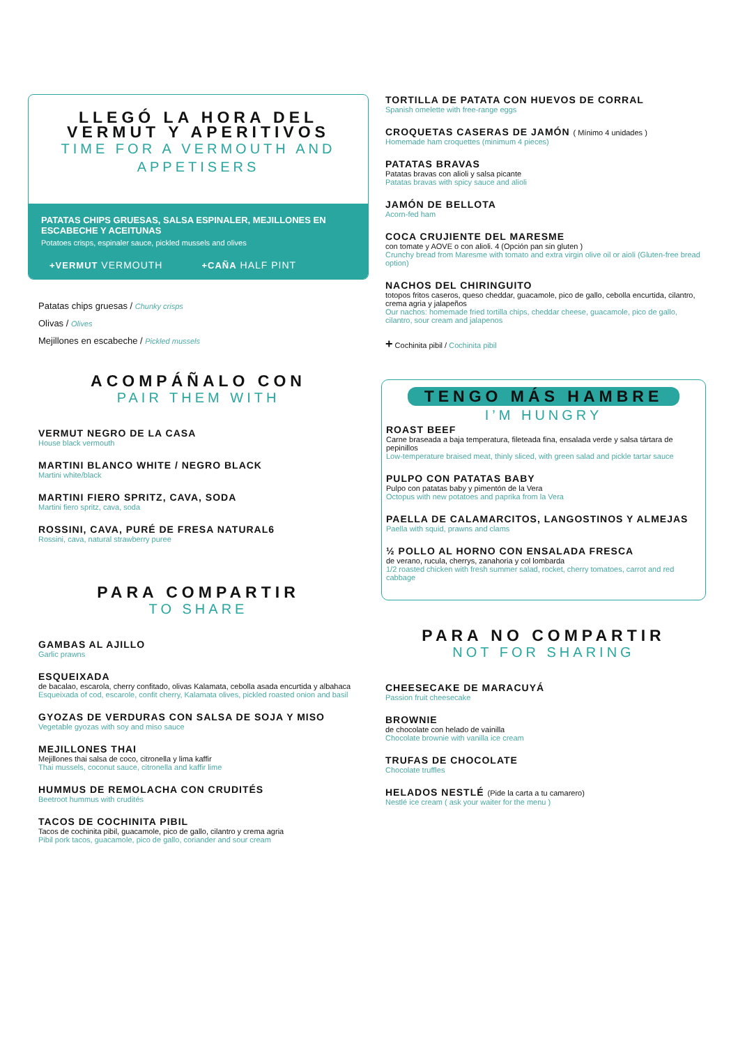LLEGÓ LA HORA DEL VERMUT Y APERITIVOS
TIME FOR A VERMOUTH AND APPETISERS
PATATAS CHIPS GRUESAS, SALSA ESPINALER, MEJILLONES EN ESCABECHE Y ACEITUNAS
Potatoes crisps, espinaler sauce, pickled mussels and olives
+VERMUT VERMOUTH +CAÑA HALF PINT
Patatas chips gruesas / Chunky crisps
Olivas / Olives
Mejillones en escabeche / Pickled mussels
ACOMPÁÑALO CON
PAIR THEM WITH
VERMUT NEGRO DE LA CASA
House black vermouth
MARTINI BLANCO WHITE / NEGRO BLACK
Martini white/black
MARTINI FIERO SPRITZ, CAVA, SODA
Martini fiero spritz, cava, soda
ROSSINI, CAVA, PURÉ DE FRESA NATURAL6
Rossini, cava, natural strawberry puree
PARA COMPARTIR
TO SHARE
GAMBAS AL AJILLO
Garlic prawns
ESQUEIXADA
de bacalao, escarola, cherry confitado, olivas Kalamata, cebolla asada encurtida y albahaca
Esqueixada of cod, escarole, confit cherry, Kalamata olives, pickled roasted onion and basil
GYOZAS DE VERDURAS CON SALSA DE SOJA Y MISO
Vegetable gyozas with soy and miso sauce
MEJILLONES THAI
Mejillones thai salsa de coco, citronella y lima kaffir
Thai mussels, coconut sauce, citronella and kaffir lime
HUMMUS DE REMOLACHA CON CRUDITÉS
Beetroot hummus with crudités
TACOS DE COCHINITA PIBIL
Tacos de cochinita pibil, guacamole, pico de gallo, cilantro y crema agria
Pibil pork tacos, guacamole, pico de gallo, coriander and sour cream
TORTILLA DE PATATA CON HUEVOS DE CORRAL
Spanish omelette with free-range eggs
CROQUETAS CASERAS DE JAMÓN ( Mínimo 4 unidades )
Homemade ham croquettes (minimum 4 pieces)
PATATAS BRAVAS
Patatas bravas con alioli y salsa picante
Patatas bravas with spicy sauce and alioli
JAMÓN DE BELLOTA
Acorn-fed ham
COCA CRUJIENTE DEL MARESME
con tomate y AOVE o con alioli. 4 (Opción pan sin gluten )
Crunchy bread from Maresme with tomato and extra virgin olive oil or aioli (Gluten-free bread option)
NACHOS DEL CHIRINGUITO
totopos fritos caseros, queso cheddar, guacamole, pico de gallo, cebolla encurtida, cilantro, crema agria y jalapeños
Our nachos: homemade fried tortilla chips, cheddar cheese, guacamole, pico de gallo, cilantro, sour cream and jalapenos
+ Cochinita pibil / Cochinita pibil
TENGO MÁS HAMBRE
I’M HUNGRY
ROAST BEEF
Carne braseada a baja temperatura, fileteada fina, ensalada verde y salsa tártara de pepinillos
Low-temperature braised meat, thinly sliced, with green salad and pickle tartar sauce
PULPO CON PATATAS BABY
Pulpo con patatas baby y pimentón de la Vera
Octopus with new potatoes and paprika from la Vera
PAELLA DE CALAMARCITOS, LANGOSTINOS Y ALMEJAS
Paella with squid, prawns and clams
½ POLLO AL HORNO CON ENSALADA FRESCA
de verano, rucula, cherrys, zanahoria y col lombarda
1/2 roasted chicken with fresh summer salad, rocket, cherry tomatoes, carrot and red cabbage
PARA NO COMPARTIR
NOT FOR SHARING
CHEESECAKE DE MARACUYÁ
Passion fruit cheesecake
BROWNIE
de chocolate con helado de vainilla
Chocolate brownie with vanilla ice cream
TRUFAS DE CHOCOLATE
Chocolate truffles
HELADOS NESTLÉ (Pide la carta a tu camarero)
Nestlé ice cream ( ask your waiter for the menu )